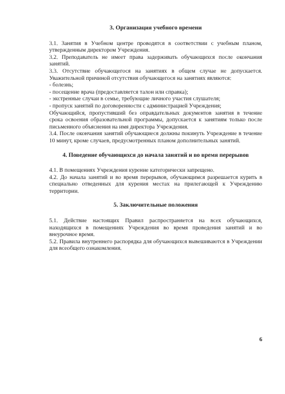3. Организация учебного времени
3.1. Занятия в Учебном центре проводятся в соответствии с учебным планом, утвержденным директором Учреждения.
3.2. Преподаватель не имеет права задерживать обучающихся после окончания занятий.
3.3. Отсутствие обучающегося на занятиях в общем случае не допускается. Уважительной причиной отсутствия обучающегося на занятиях являются:
- болезнь;
- посещение врача (предоставляется талон или справка);
- экстренные случаи в семье, требующие личного участия слушателя;
- пропуск занятий по договоренности с администрацией Учреждения;
Обучающийся, пропустивший без оправдательных документов занятия в течение срока освоения образовательной программы, допускается к занятиям только после письменного объяснения на имя директора Учреждения.
3.4. После окончания занятий обучающиеся должны покинуть Учреждение в течение 10 минут, кроме случаев, предусмотренных планом дополнительных занятий.
4. Поведение обучающихся до начала занятий и во время перерывов
4.1. В помещениях Учреждения курение категорически запрещено.
4.2. До начала занятий и во время перерывов, обучающимся разрешается курить в специально отведенных для курения местах на прилегающей к Учреждению территории.
5. Заключительные положения
5.1. Действие настоящих Правил распространяется на всех обучающихся, находящихся в помещениях Учреждения во время проведения занятий и во внеурочное время.
5.2. Правила внутреннего распорядка для обучающихся вывешиваются в Учреждении для всеобщего ознакомления.
6